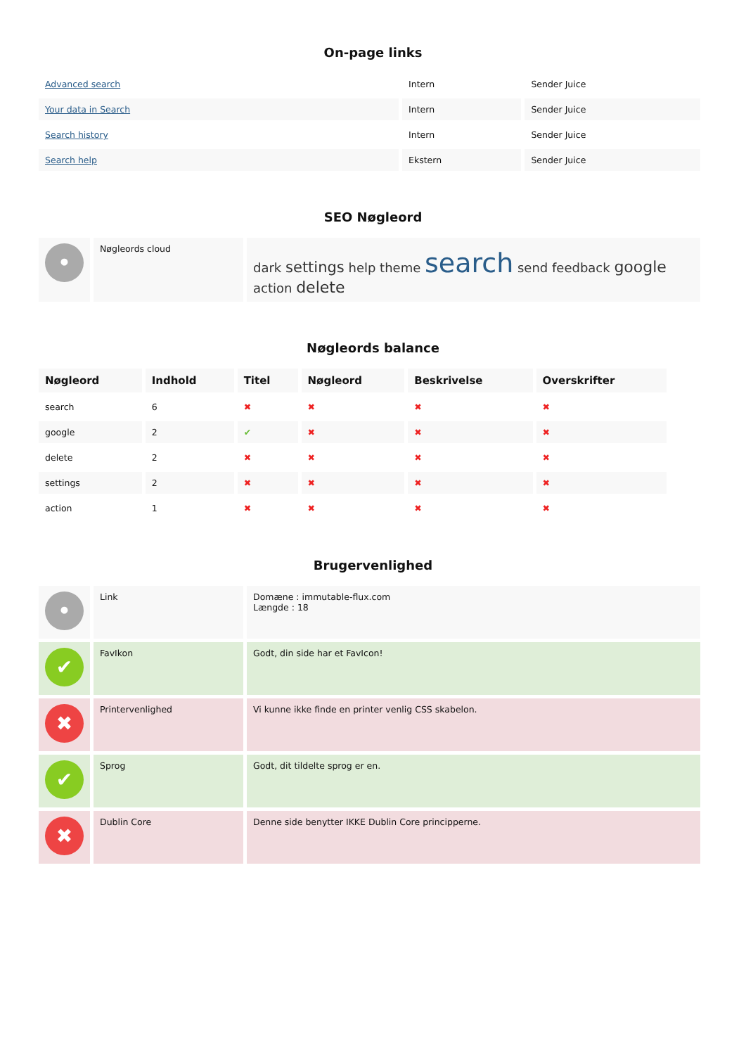On-page links
| Advanced search | Intern | Sender Juice |
| Your data in Search | Intern | Sender Juice |
| Search history | Intern | Sender Juice |
| Search help | Ekstern | Sender Juice |
SEO Nøgleord
| • | Nøgleords cloud | dark settings help theme search send feedback google action delete |
Nøgleords balance
| Nøgleord | Indhold | Titel | Nøgleord | Beskrivelse | Overskrifter |
| --- | --- | --- | --- | --- | --- |
| search | 6 | ✖ | ✖ | ✖ | ✖ |
| google | 2 | ✔ | ✖ | ✖ | ✖ |
| delete | 2 | ✖ | ✖ | ✖ | ✖ |
| settings | 2 | ✖ | ✖ | ✖ | ✖ |
| action | 1 | ✖ | ✖ | ✖ | ✖ |
Brugervenlighed
| • | Link | Domæne : immutable-flux.com Længde : 18 |
| ✔ | FavIkon | Godt, din side har et FavIcon! |
| ✖ | Printervenlighed | Vi kunne ikke finde en printer venlig CSS skabelon. |
| ✔ | Sprog | Godt, dit tildelte sprog er en. |
| ✖ | Dublin Core | Denne side benytter IKKE Dublin Core principperne. |